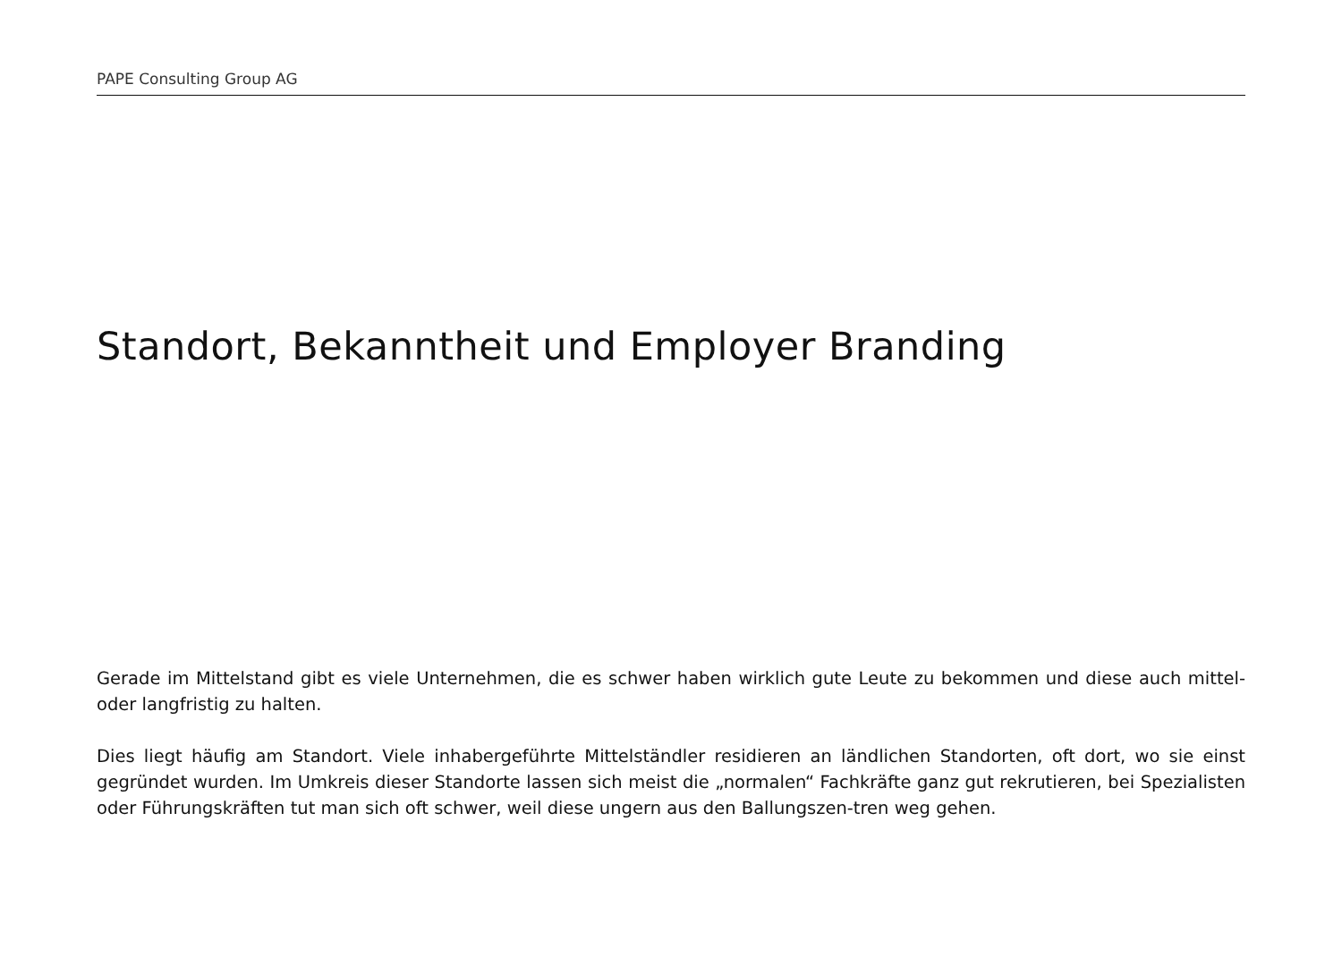PAPE Consulting Group AG
Standort, Bekanntheit und Employer Branding
Gerade im Mittelstand gibt es viele Unternehmen, die es schwer haben wirklich gute Leute zu bekommen und diese auch mittel- oder langfristig zu halten.
Dies liegt häufig am Standort. Viele inhabergeführte Mittelständler residieren an ländlichen Standorten, oft dort, wo sie einst gegründet wurden. Im Umkreis dieser Standorte lassen sich meist die „normalen“ Fachkräfte ganz gut rekrutieren, bei Spezialisten oder Führungskräften tut man sich oft schwer, weil diese ungern aus den Ballungszen-tren weg gehen.